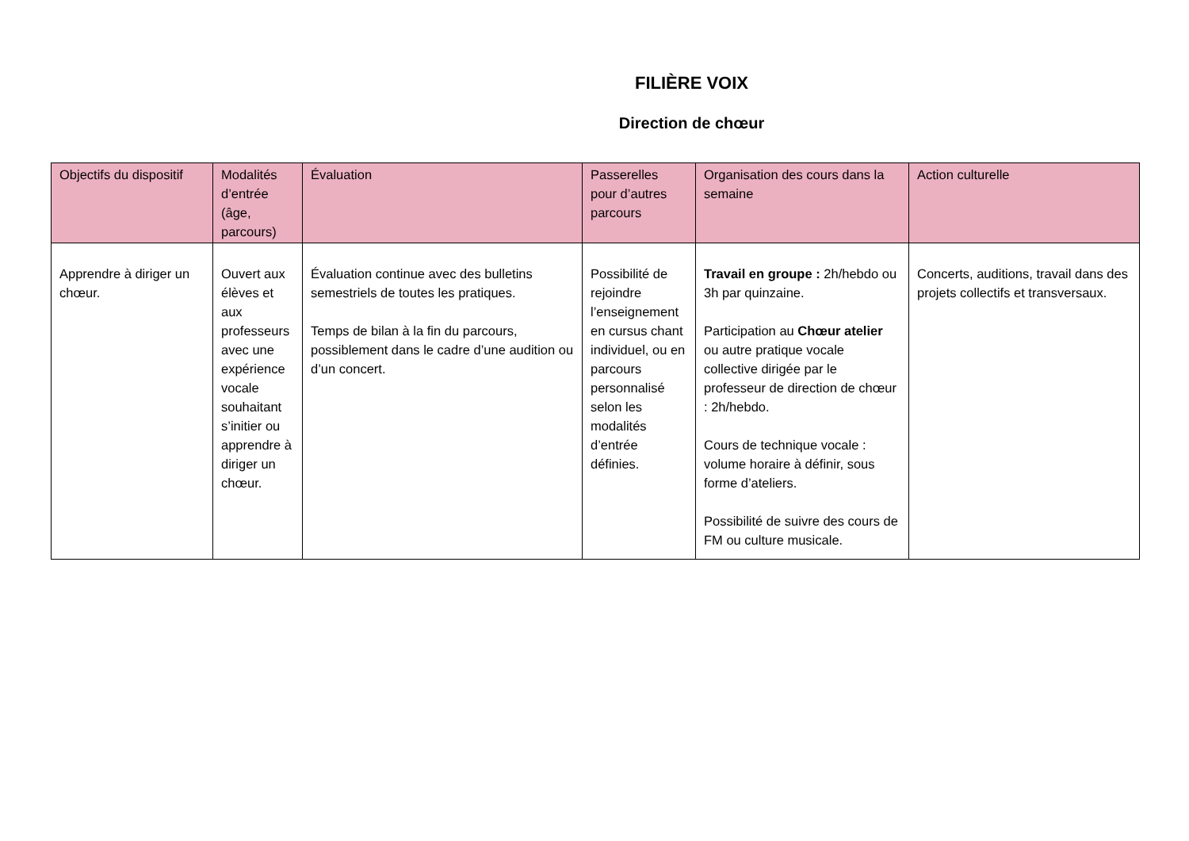FILIÈRE VOIX
Direction de chœur
| Objectifs du dispositif | Modalités d’entrée (âge, parcours) | Évaluation | Passerelles pour d’autres parcours | Organisation des cours dans la semaine | Action culturelle |
| --- | --- | --- | --- | --- | --- |
| Apprendre à diriger un chœur. | Ouvert aux élèves et aux professeurs avec une expérience vocale souhaitant s’initier ou apprendre à diriger un chœur. | Évaluation continue avec des bulletins semestriels de toutes les pratiques. Temps de bilan à la fin du parcours, possiblement dans le cadre d’une audition ou d’un concert. | Possibilité de rejoindre l’enseignement en cursus chant individuel, ou en parcours personnalisé selon les modalités d’entrée définies. | Travail en groupe : 2h/hebdo ou 3h par quinzaine. Participation au Chœur atelier ou autre pratique vocale collective dirigée par le professeur de direction de chœur : 2h/hebdo. Cours de technique vocale : volume horaire à définir, sous forme d’ateliers. Possibilité de suivre des cours de FM ou culture musicale. | Concerts, auditions, travail dans des projets collectifs et transversaux. |